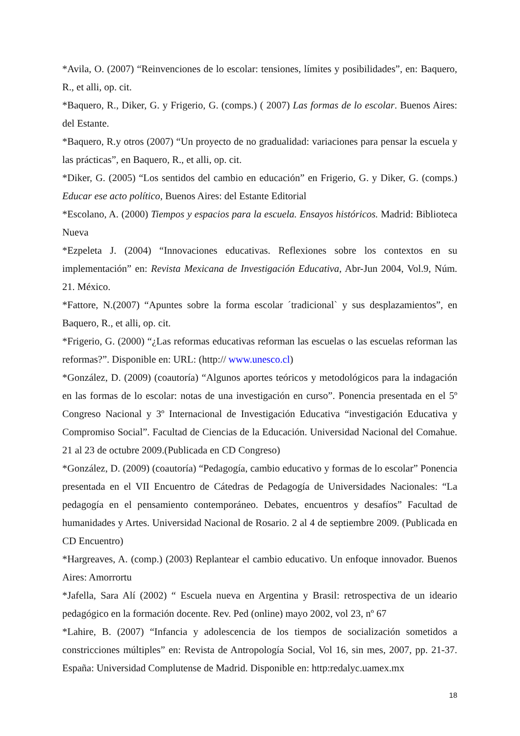*Avila, O. (2007) “Reinvenciones de lo escolar: tensiones, límites y posibilidades”, en: Baquero, R., et alli, op. cit.
*Baquero, R., Diker, G. y Frigerio, G. (comps.) ( 2007) Las formas de lo escolar. Buenos Aires: del Estante.
*Baquero, R.y otros (2007) “Un proyecto de no gradualidad: variaciones para pensar la escuela y las prácticas”, en Baquero, R., et alli, op. cit.
*Diker, G. (2005) “Los sentidos del cambio en educación” en Frigerio, G. y Diker, G. (comps.) Educar ese acto político, Buenos Aires: del Estante Editorial
*Escolano, A. (2000) Tiempos y espacios para la escuela. Ensayos históricos. Madrid: Biblioteca Nueva
*Ezpeleta J. (2004) “Innovaciones educativas. Reflexiones sobre los contextos en su implementación” en: Revista Mexicana de Investigación Educativa, Abr-Jun 2004, Vol.9, Núm. 21. México.
*Fattore, N.(2007) “Apuntes sobre la forma escolar ´tradicional` y sus desplazamientos”, en Baquero, R., et alli, op. cit.
*Frigerio, G. (2000) “¿Las reformas educativas reforman las escuelas o las escuelas reforman las reformas?”. Disponible en: URL: (http:// www.unesco.cl)
*González, D. (2009) (coautoría) “Algunos aportes teóricos y metodológicos para la indagación en las formas de lo escolar: notas de una investigación en curso”. Ponencia presentada en el 5º Congreso Nacional y 3º Internacional de Investigación Educativa “investigación Educativa y Compromiso Social”. Facultad de Ciencias de la Educación. Universidad Nacional del Comahue. 21 al 23 de octubre 2009.(Publicada en CD Congreso)
*González, D. (2009) (coautoría) “Pedagogía, cambio educativo y formas de lo escolar” Ponencia presentada en el VII Encuentro de Cátedras de Pedagogía de Universidades Nacionales: “La pedagogía en el pensamiento contemporáneo. Debates, encuentros y desafíos” Facultad de humanidades y Artes. Universidad Nacional de Rosario. 2 al 4 de septiembre 2009. (Publicada en CD Encuentro)
*Hargreaves, A. (comp.) (2003) Replantear el cambio educativo. Un enfoque innovador. Buenos Aires: Amorrortu
*Jafella, Sara Alí (2002) “ Escuela nueva en Argentina y Brasil: retrospectiva de un ideario pedagógico en la formación docente. Rev. Ped (online) mayo 2002, vol 23, nº 67
*Lahire, B. (2007) “Infancia y adolescencia de los tiempos de socialización sometidos a constricciones múltiples” en: Revista de Antropología Social, Vol 16, sin mes, 2007, pp. 21-37. España: Universidad Complutense de Madrid. Disponible en: http:redalyc.uamex.mx
18